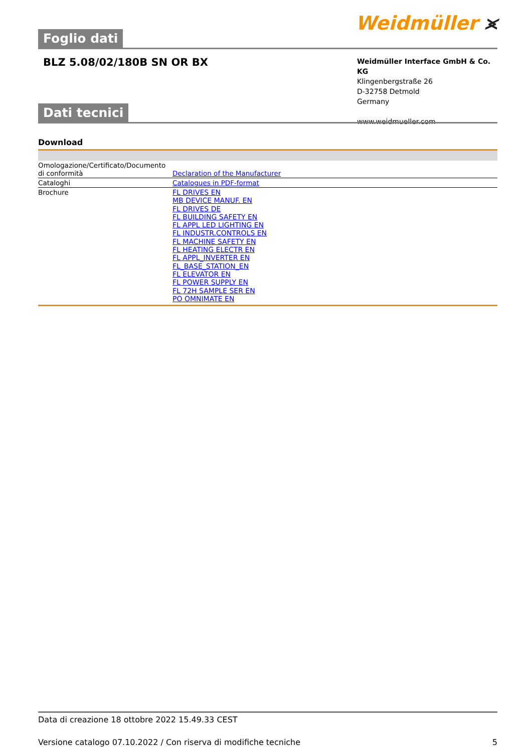Foglio dati
Weidmüller ⪤
BLZ 5.08/02/180B SN OR BX
Weidmüller Interface GmbH & Co. KG
Klingenbergstraße 26
D-32758 Detmold
Germany
www.weidmueller.com
Dati tecnici
Download
| Omologazione/Certificato/Documento di conformità | Declaration of the Manufacturer |
| Cataloghi | Catalogues in PDF-format |
| Brochure | FL DRIVES EN MB DEVICE MANUF. EN FL DRIVES DE FL BUILDING SAFETY EN FL APPL LED LIGHTING EN FL INDUSTR.CONTROLS EN FL MACHINE SAFETY EN FL HEATING ELECTR EN FL APPL_INVERTER EN FL_BASE_STATION_EN FL ELEVATOR EN FL POWER SUPPLY EN FL 72H SAMPLE SER EN PO OMNIMATE EN |
Data di creazione 18 ottobre 2022 15.49.33 CEST
Versione catalogo 07.10.2022 / Con riserva di modifiche tecniche 5